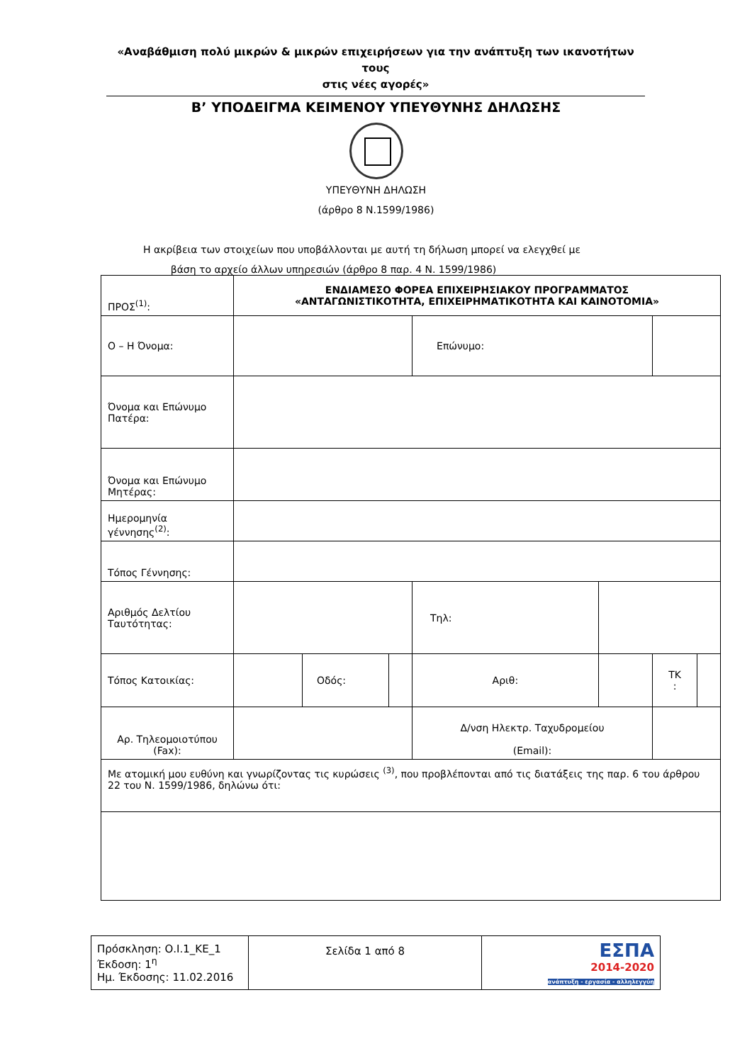«Αναβάθμιση πολύ μικρών & μικρών επιχειρήσεων για την ανάπτυξη των ικανοτήτων τους
στις νέες αγορές»
Β’ ΥΠΟΔΕΙΓΜΑ ΚΕΙΜΕΝΟΥ ΥΠΕΥΘΥΝΗΣ ΔΗΛΩΣΗΣ
ΥΠΕΥΘΥΝΗ ΔΗΛΩΣΗ
(άρθρο 8 Ν.1599/1986)
Η ακρίβεια των στοιχείων που υποβάλλονται με αυτή τη δήλωση μπορεί να ελεγχθεί με
βάση το αρχείο άλλων υπηρεσιών (άρθρο 8 παρ. 4 Ν. 1599/1986)
| ΠΡΟΣ<sup>(1)</sup>: | ΕΝΔΙΑΜΕΣΟ ΦΟΡΕΑ ΕΠΙΧΕΙΡΗΣΙΑΚΟΥ ΠΡΟΓΡΑΜΜΑΤΟΣ «ΑΝΤΑΓΩΝΙΣΤΙΚΟΤΗΤΑ, ΕΠΙΧΕΙΡΗΜΑΤΙΚΟΤΗΤΑ ΚΑΙ ΚΑΙΝΟΤΟΜΙΑ» | | | | | | |
| Ο – Η Όνομα: | | | | Επώνυμο: | | | |
| Όνομα και Επώνυμο Πατέρα: | | | | | | | |
| Όνομα και Επώνυμο Μητέρας: | | | | | | | |
| Ημερομηνία γέννησης<sup>(2)</sup>: | | | | | | | |
| Τόπος Γέννησης: | | | | | | | |
| Αριθμός Δελτίου Ταυτότητας: | | | | Τηλ: | | | |
| Τόπος Κατοικίας: | | Οδός: | | Αριθ: | | ΤΚ : | |
| Αρ. Τηλεομοιοτύπου (Fax): | | | | Δ/νση Ηλεκτρ. Ταχυδρομείου (Email): | | | |
| Με ατομική μου ευθύνη και γνωρίζοντας τις κυρώσεις <sup>(3)</sup>, που προβλέπονται από τις διατάξεις της παρ. 6 του άρθρου 22 του Ν. 1599/1986, δηλώνω ότι: | | | | | | | |
| Πρόσκληση: Ο.Ι.1_ΚΕ_1 Έκδοση: 1<sup>η</sup> Ημ. Έκδοσης: 11.02.2016 | Σελίδα 1 από 8 | ΕΣΠΑ 2014-2020 ανάπτυξη - εργασία - αλληλεγγύη |